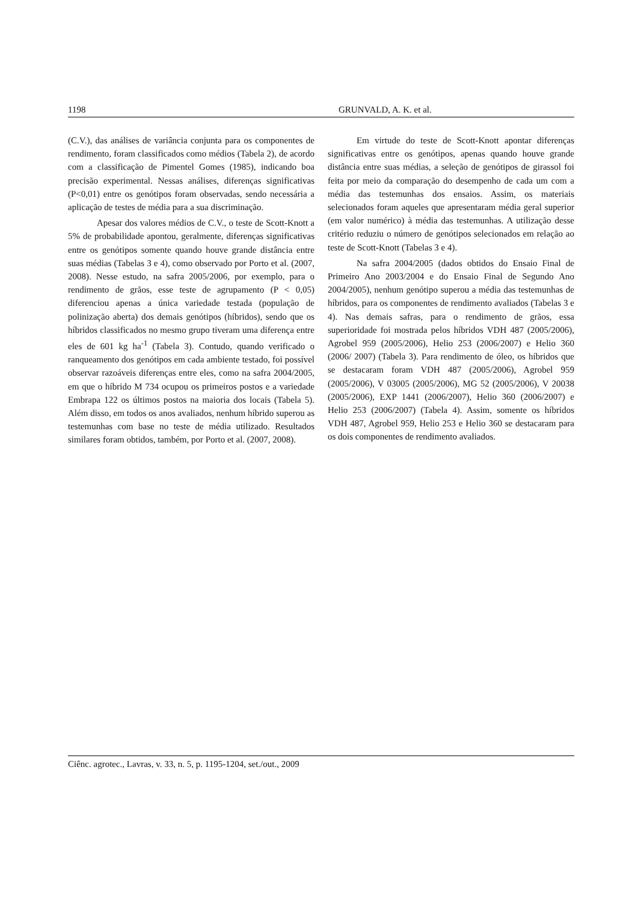1198 GRUNVALD, A. K. et al.
(C.V.), das análises de variância conjunta para os componentes de rendimento, foram classificados como médios (Tabela 2), de acordo com a classificação de Pimentel Gomes (1985), indicando boa precisão experimental. Nessas análises, diferenças significativas (P<0,01) entre os genótipos foram observadas, sendo necessária a aplicação de testes de média para a sua discriminação.
Apesar dos valores médios de C.V., o teste de Scott-Knott a 5% de probabilidade apontou, geralmente, diferenças significativas entre os genótipos somente quando houve grande distância entre suas médias (Tabelas 3 e 4), como observado por Porto et al. (2007, 2008). Nesse estudo, na safra 2005/2006, por exemplo, para o rendimento de grãos, esse teste de agrupamento (P < 0,05) diferenciou apenas a única variedade testada (população de polinização aberta) dos demais genótipos (híbridos), sendo que os híbridos classificados no mesmo grupo tiveram uma diferença entre eles de 601 kg ha<sup>-1</sup> (Tabela 3). Contudo, quando verificado o ranqueamento dos genótipos em cada ambiente testado, foi possível observar razoáveis diferenças entre eles, como na safra 2004/2005, em que o híbrido M 734 ocupou os primeiros postos e a variedade Embrapa 122 os últimos postos na maioria dos locais (Tabela 5). Além disso, em todos os anos avaliados, nenhum híbrido superou as testemunhas com base no teste de média utilizado. Resultados similares foram obtidos, também, por Porto et al. (2007, 2008).
Em virtude do teste de Scott-Knott apontar diferenças significativas entre os genótipos, apenas quando houve grande distância entre suas médias, a seleção de genótipos de girassol foi feita por meio da comparação do desempenho de cada um com a média das testemunhas dos ensaios. Assim, os materiais selecionados foram aqueles que apresentaram média geral superior (em valor numérico) à média das testemunhas. A utilização desse critério reduziu o número de genótipos selecionados em relação ao teste de Scott-Knott (Tabelas 3 e 4).
Na safra 2004/2005 (dados obtidos do Ensaio Final de Primeiro Ano 2003/2004 e do Ensaio Final de Segundo Ano 2004/2005), nenhum genótipo superou a média das testemunhas de híbridos, para os componentes de rendimento avaliados (Tabelas 3 e 4). Nas demais safras, para o rendimento de grãos, essa superioridade foi mostrada pelos híbridos VDH 487 (2005/2006), Agrobel 959 (2005/2006), Helio 253 (2006/2007) e Helio 360 (2006/ 2007) (Tabela 3). Para rendimento de óleo, os híbridos que se destacaram foram VDH 487 (2005/2006), Agrobel 959 (2005/2006), V 03005 (2005/2006), MG 52 (2005/2006), V 20038 (2005/2006), EXP 1441 (2006/2007), Helio 360 (2006/2007) e Helio 253 (2006/2007) (Tabela 4). Assim, somente os híbridos VDH 487, Agrobel 959, Helio 253 e Helio 360 se destacaram para os dois componentes de rendimento avaliados.
Ciênc. agrotec., Lavras, v. 33, n. 5, p. 1195-1204, set./out., 2009